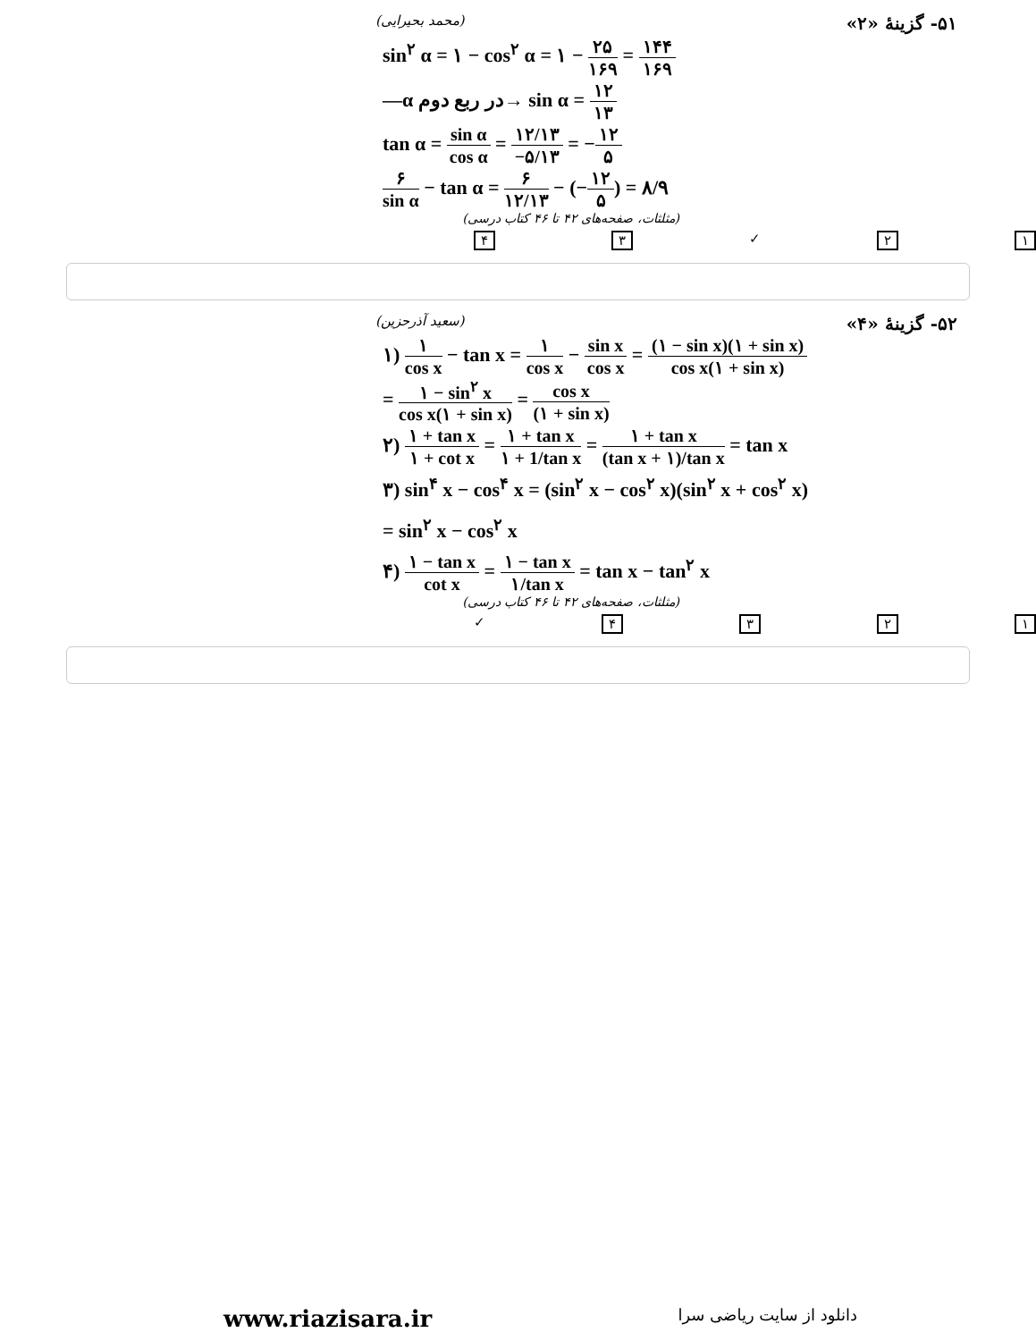۵۱- گزینهٔ «۲» (محمد بحیرایی)
sin<sup>۲</sup> α = ۱ − cos<sup>۲</sup> α = ۱ − ۲۵ ۱۶۹ = ۱۴۴ ۱۶۹
—α در ربع دوم→ sin α = ۱۲ ۱۳
tan α = sin α cos α = ۱۲/۱۳ −۵/۱۳ = −۱۲ ۵
۶ sin α − tan α = ۶ ۱۲/۱۳ − (−۱۲ ۵) = ۸/۹
(مثلثات، صفحه‌های ۴۲ تا ۴۶ کتاب درسی)
۱۲ ✓ ۳۴
۵۲- گزینهٔ «۴» (سعید آذرحزین)
۱) ۱ cos x − tan x = ۱ cos x − sin x cos x = (۱ − sin x)(۱ + sin x) cos x(۱ + sin x)
= ۱ − sin<sup>۲</sup> x cos x(۱ + sin x) = cos x (۱ + sin x)
۲) ۱ + tan x ۱ + cot x = ۱ + tan x ۱ + 1/tan x = ۱ + tan x (tan x + ۱)/tan x = tan x
۳) sin<sup>۴</sup> x − cos<sup>۴</sup> x = (sin<sup>۲</sup> x − cos<sup>۲</sup> x)(sin<sup>۲</sup> x + cos<sup>۲</sup> x)
= sin<sup>۲</sup> x − cos<sup>۲</sup> x
۴) ۱ − tan x cot x = ۱ − tan x ۱/tan x = tan x − tan<sup>۲</sup> x
(مثلثات، صفحه‌های ۴۲ تا ۴۶ کتاب درسی)
۱۲۳۴ ✓
www.riazisara.ir دانلود از سایت ریاضی سرا